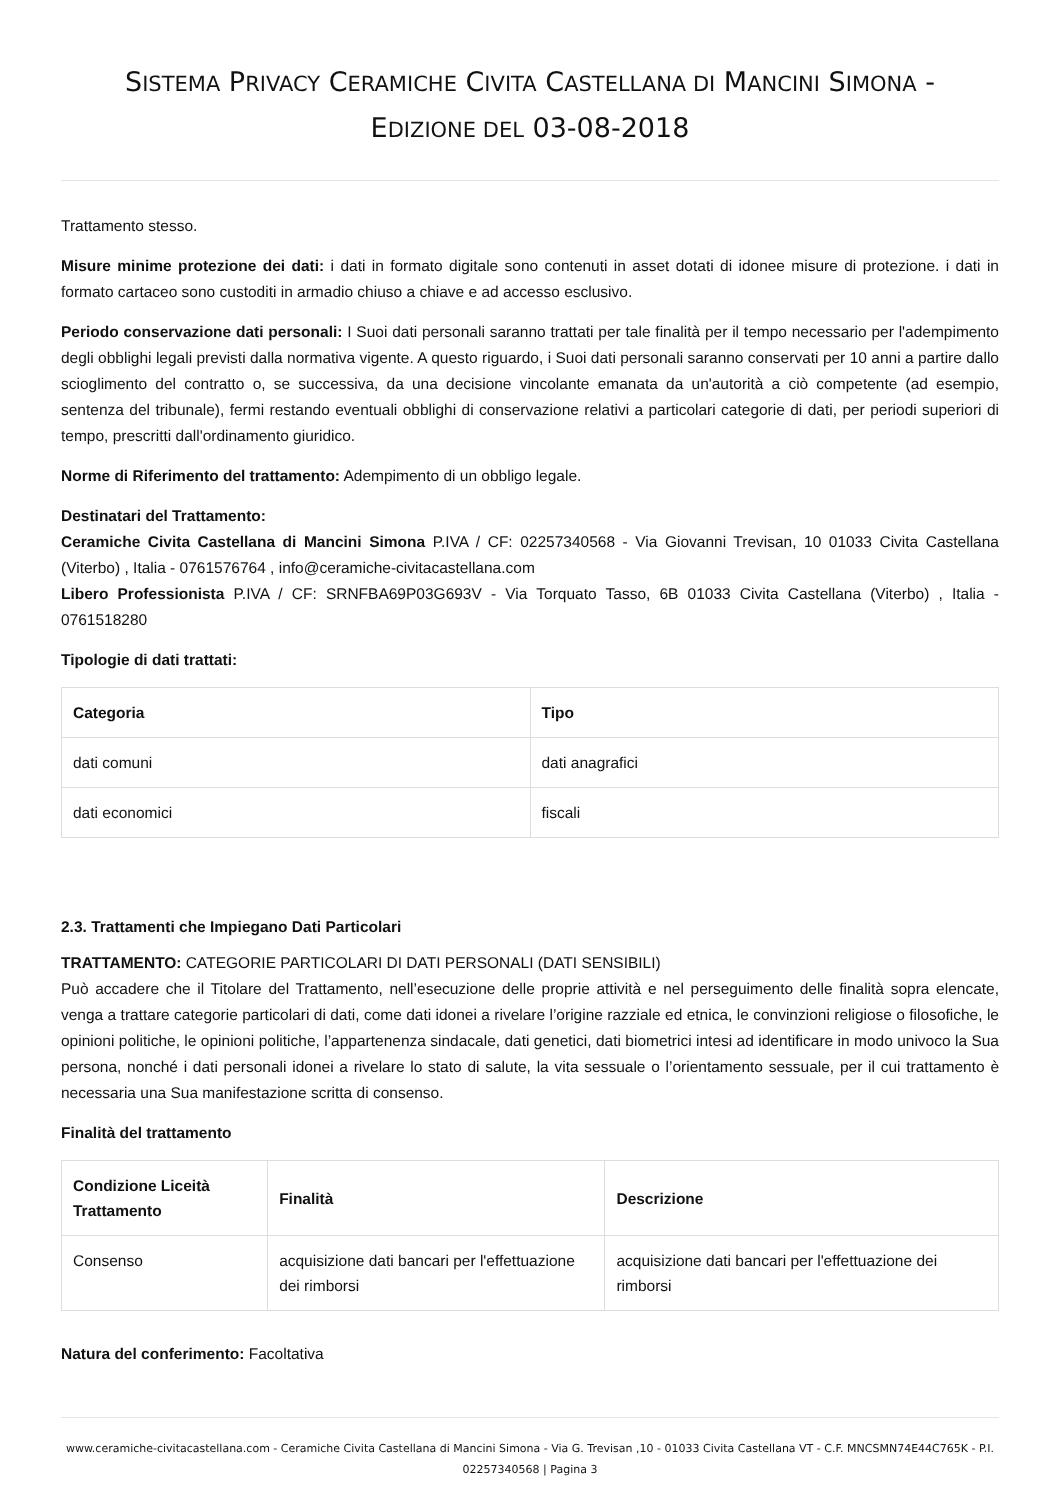SISTEMA PRIVACY CERAMICHE CIVITA CASTELLANA DI MANCINI SIMONA -
EDIZIONE DEL 03-08-2018
Trattamento stesso.
Misure minime protezione dei dati: i dati in formato digitale sono contenuti in asset dotati di idonee misure di protezione. i dati in formato cartaceo sono custoditi in armadio chiuso a chiave e ad accesso esclusivo.
Periodo conservazione dati personali: I Suoi dati personali saranno trattati per tale finalità per il tempo necessario per l'adempimento degli obblighi legali previsti dalla normativa vigente. A questo riguardo, i Suoi dati personali saranno conservati per 10 anni a partire dallo scioglimento del contratto o, se successiva, da una decisione vincolante emanata da un'autorità a ciò competente (ad esempio, sentenza del tribunale), fermi restando eventuali obblighi di conservazione relativi a particolari categorie di dati, per periodi superiori di tempo, prescritti dall'ordinamento giuridico.
Norme di Riferimento del trattamento: Adempimento di un obbligo legale.
Destinatari del Trattamento:
Ceramiche Civita Castellana di Mancini Simona P.IVA / CF: 02257340568 - Via Giovanni Trevisan, 10 01033 Civita Castellana (Viterbo) , Italia - 0761576764 , info@ceramiche-civitacastellana.com
Libero Professionista P.IVA / CF: SRNFBA69P03G693V - Via Torquato Tasso, 6B 01033 Civita Castellana (Viterbo) , Italia - 0761518280
Tipologie di dati trattati:
| Categoria | Tipo |
| --- | --- |
| dati comuni | dati anagrafici |
| dati economici | fiscali |
2.3. Trattamenti che Impiegano Dati Particolari
TRATTAMENTO: CATEGORIE PARTICOLARI DI DATI PERSONALI (DATI SENSIBILI)
Può accadere che il Titolare del Trattamento, nell’esecuzione delle proprie attività e nel perseguimento delle finalità sopra elencate, venga a trattare categorie particolari di dati, come dati idonei a rivelare l’origine razziale ed etnica, le convinzioni religiose o filosofiche, le opinioni politiche, le opinioni politiche, l’appartenenza sindacale, dati genetici, dati biometrici intesi ad identificare in modo univoco la Sua persona, nonché i dati personali idonei a rivelare lo stato di salute, la vita sessuale o l’orientamento sessuale, per il cui trattamento è necessaria una Sua manifestazione scritta di consenso.
Finalità del trattamento
| Condizione Liceità Trattamento | Finalità | Descrizione |
| --- | --- | --- |
| Consenso | acquisizione dati bancari per l'effettuazione dei rimborsi | acquisizione dati bancari per l'effettuazione dei rimborsi |
Natura del conferimento: Facoltativa
www.ceramiche-civitacastellana.com - Ceramiche Civita Castellana di Mancini Simona - Via G. Trevisan ,10 - 01033 Civita Castellana VT - C.F. MNCSMN74E44C765K - P.I. 02257340568 | Pagina 3